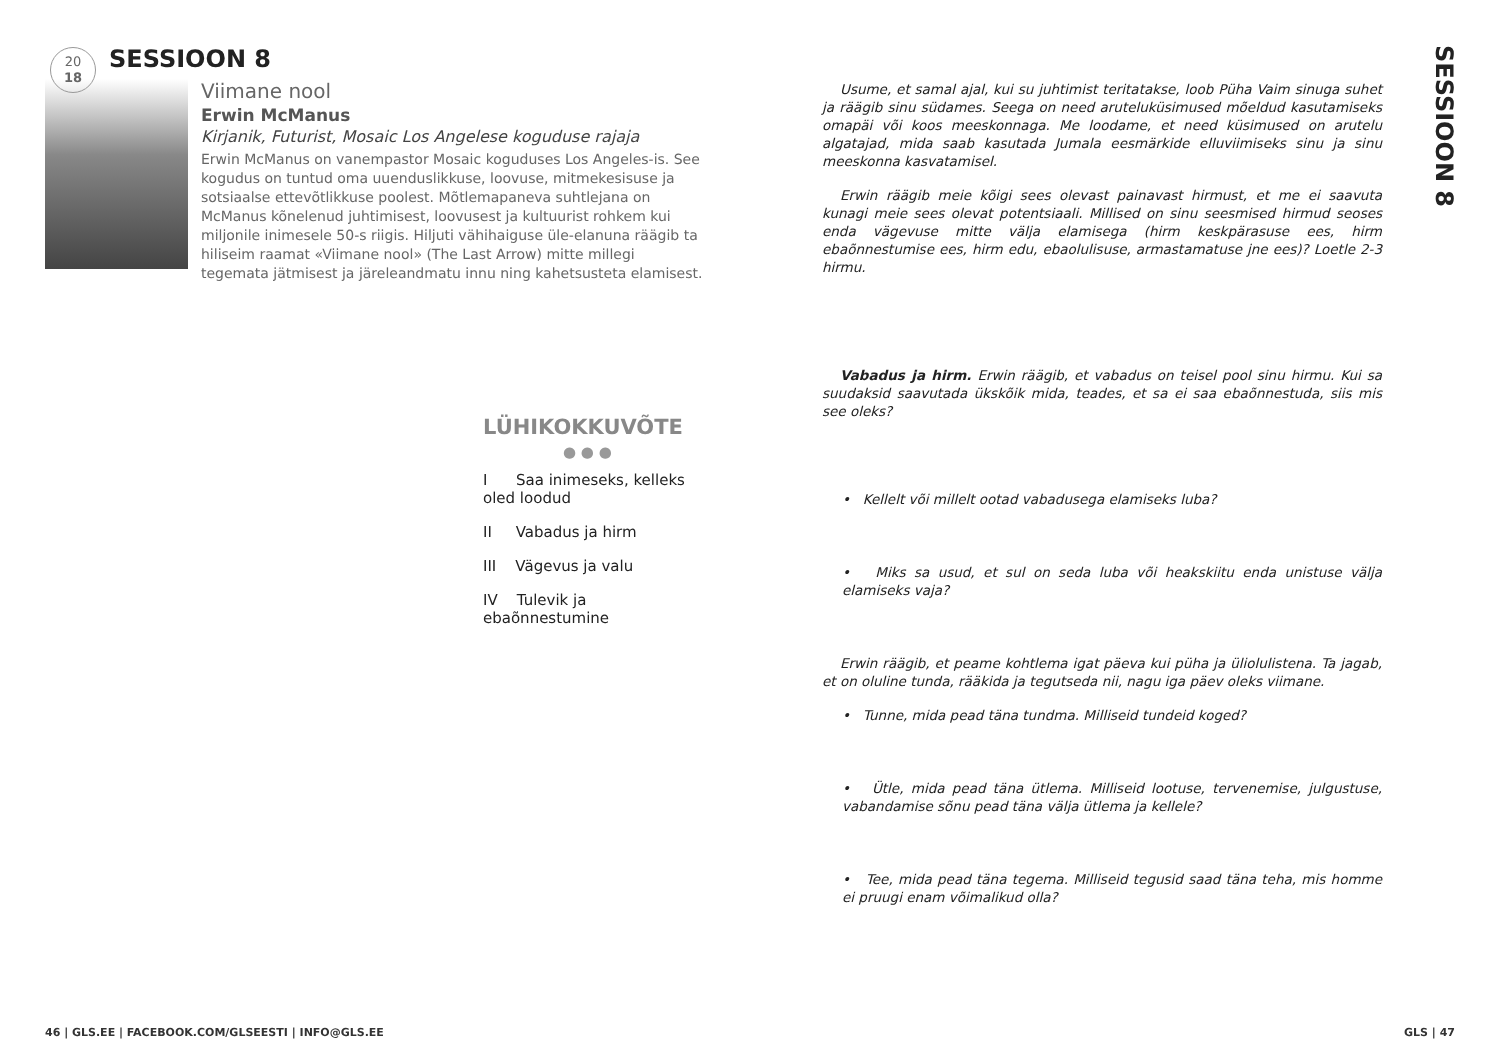20
18
SESSIOON 8
Viimane nool
Erwin McManus
Kirjanik, Futurist, Mosaic Los Angelese koguduse rajaja
Erwin McManus on vanempastor Mosaic koguduses Los Angeles-is. See kogudus on tuntud oma uuenduslikkuse, loovuse, mitmekesisuse ja sotsiaalse ettevõtlikkuse poolest. Mõtlemapaneva suhtlejana on McManus kõnelenud juhtimisest, loovusest ja kultuurist rohkem kui miljonile inimesele 50-s riigis. Hiljuti vähihaiguse üle-elanuna räägib ta hiliseim raamat «Viimane nool» (The Last Arrow) mitte millegi tegemata jätmisest ja järeleandmatu innu ning kahetsusteta elamisest.
LÜHIKOKKUVÕTE
● ● ●
I Saa inimeseks, kelleks oled loodud
II Vabadus ja hirm
III Vägevus ja valu
IV Tulevik ja ebaõnnestumine
Usume, et samal ajal, kui su juhtimist teritatakse, loob Püha Vaim sinuga suhet ja räägib sinu südames. Seega on need arutelukü­simused mõeldud kasutamiseks omapäi või koos meeskonnaga. Me loodame, et need küsimused on arutelu algatajad, mida saab kasutada Jumala eesmärkide elluviimiseks sinu ja sinu meeskonna kasvatamisel.
Erwin räägib meie kõigi sees olevast painavast hirmust, et me ei saavuta kunagi meie sees olevat potentsiaali. Millised on sinu seesmised hirmud seoses enda vägevuse mitte välja elamisega (hirm keskpärasuse ees, hirm ebaõnnestumise ees, hirm edu, ebaolulisuse, armastamatuse jne ees)? Loetle 2-3 hirmu.
Vabadus ja hirm. Erwin räägib, et vabadus on teisel pool sinu hirmu. Kui sa suudaksid saavutada ükskõik mida, teades, et sa ei saa ebaõnnestuda, siis mis see oleks?
• Kellelt või millelt ootad vabadusega elamiseks luba?
• Miks sa usud, et sul on seda luba või heakskiitu enda unistuse välja elamiseks vaja?
Erwin räägib, et peame kohtlema igat päeva kui püha ja üliolulistena. Ta jagab, et on oluline tunda, rääkida ja tegutseda nii, nagu iga päev oleks viimane.
• Tunne, mida pead täna tundma. Milliseid tundeid koged?
• Ütle, mida pead täna ütlema. Milliseid lootuse, tervenemise, julgustuse, vabandamise sõnu pead täna välja ütlema ja kellele?
• Tee, mida pead täna tegema. Milliseid tegusid saad täna teha, mis homme ei pruugi enam võimalikud olla?
SESSIOON 8
46 | GLS.EE | FACEBOOK.COM/GLSEESTI | INFO@GLS.EE
GLS | 47